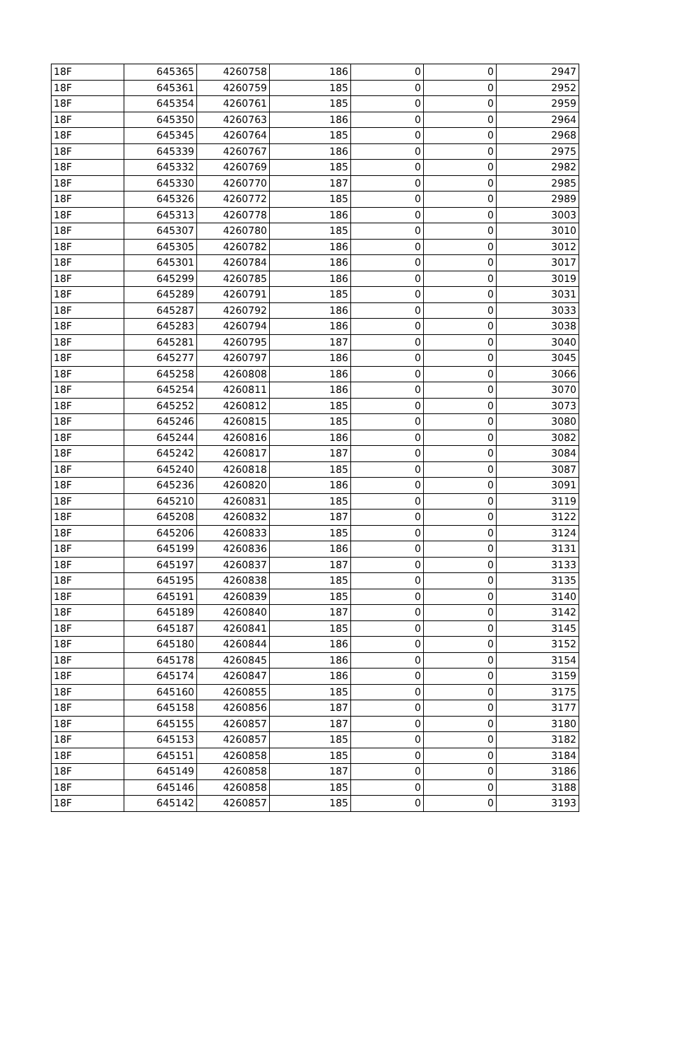| 18F | 645365 | 4260758 | 186 | 0 | 0 | 2947 |
| 18F | 645361 | 4260759 | 185 | 0 | 0 | 2952 |
| 18F | 645354 | 4260761 | 185 | 0 | 0 | 2959 |
| 18F | 645350 | 4260763 | 186 | 0 | 0 | 2964 |
| 18F | 645345 | 4260764 | 185 | 0 | 0 | 2968 |
| 18F | 645339 | 4260767 | 186 | 0 | 0 | 2975 |
| 18F | 645332 | 4260769 | 185 | 0 | 0 | 2982 |
| 18F | 645330 | 4260770 | 187 | 0 | 0 | 2985 |
| 18F | 645326 | 4260772 | 185 | 0 | 0 | 2989 |
| 18F | 645313 | 4260778 | 186 | 0 | 0 | 3003 |
| 18F | 645307 | 4260780 | 185 | 0 | 0 | 3010 |
| 18F | 645305 | 4260782 | 186 | 0 | 0 | 3012 |
| 18F | 645301 | 4260784 | 186 | 0 | 0 | 3017 |
| 18F | 645299 | 4260785 | 186 | 0 | 0 | 3019 |
| 18F | 645289 | 4260791 | 185 | 0 | 0 | 3031 |
| 18F | 645287 | 4260792 | 186 | 0 | 0 | 3033 |
| 18F | 645283 | 4260794 | 186 | 0 | 0 | 3038 |
| 18F | 645281 | 4260795 | 187 | 0 | 0 | 3040 |
| 18F | 645277 | 4260797 | 186 | 0 | 0 | 3045 |
| 18F | 645258 | 4260808 | 186 | 0 | 0 | 3066 |
| 18F | 645254 | 4260811 | 186 | 0 | 0 | 3070 |
| 18F | 645252 | 4260812 | 185 | 0 | 0 | 3073 |
| 18F | 645246 | 4260815 | 185 | 0 | 0 | 3080 |
| 18F | 645244 | 4260816 | 186 | 0 | 0 | 3082 |
| 18F | 645242 | 4260817 | 187 | 0 | 0 | 3084 |
| 18F | 645240 | 4260818 | 185 | 0 | 0 | 3087 |
| 18F | 645236 | 4260820 | 186 | 0 | 0 | 3091 |
| 18F | 645210 | 4260831 | 185 | 0 | 0 | 3119 |
| 18F | 645208 | 4260832 | 187 | 0 | 0 | 3122 |
| 18F | 645206 | 4260833 | 185 | 0 | 0 | 3124 |
| 18F | 645199 | 4260836 | 186 | 0 | 0 | 3131 |
| 18F | 645197 | 4260837 | 187 | 0 | 0 | 3133 |
| 18F | 645195 | 4260838 | 185 | 0 | 0 | 3135 |
| 18F | 645191 | 4260839 | 185 | 0 | 0 | 3140 |
| 18F | 645189 | 4260840 | 187 | 0 | 0 | 3142 |
| 18F | 645187 | 4260841 | 185 | 0 | 0 | 3145 |
| 18F | 645180 | 4260844 | 186 | 0 | 0 | 3152 |
| 18F | 645178 | 4260845 | 186 | 0 | 0 | 3154 |
| 18F | 645174 | 4260847 | 186 | 0 | 0 | 3159 |
| 18F | 645160 | 4260855 | 185 | 0 | 0 | 3175 |
| 18F | 645158 | 4260856 | 187 | 0 | 0 | 3177 |
| 18F | 645155 | 4260857 | 187 | 0 | 0 | 3180 |
| 18F | 645153 | 4260857 | 185 | 0 | 0 | 3182 |
| 18F | 645151 | 4260858 | 185 | 0 | 0 | 3184 |
| 18F | 645149 | 4260858 | 187 | 0 | 0 | 3186 |
| 18F | 645146 | 4260858 | 185 | 0 | 0 | 3188 |
| 18F | 645142 | 4260857 | 185 | 0 | 0 | 3193 |